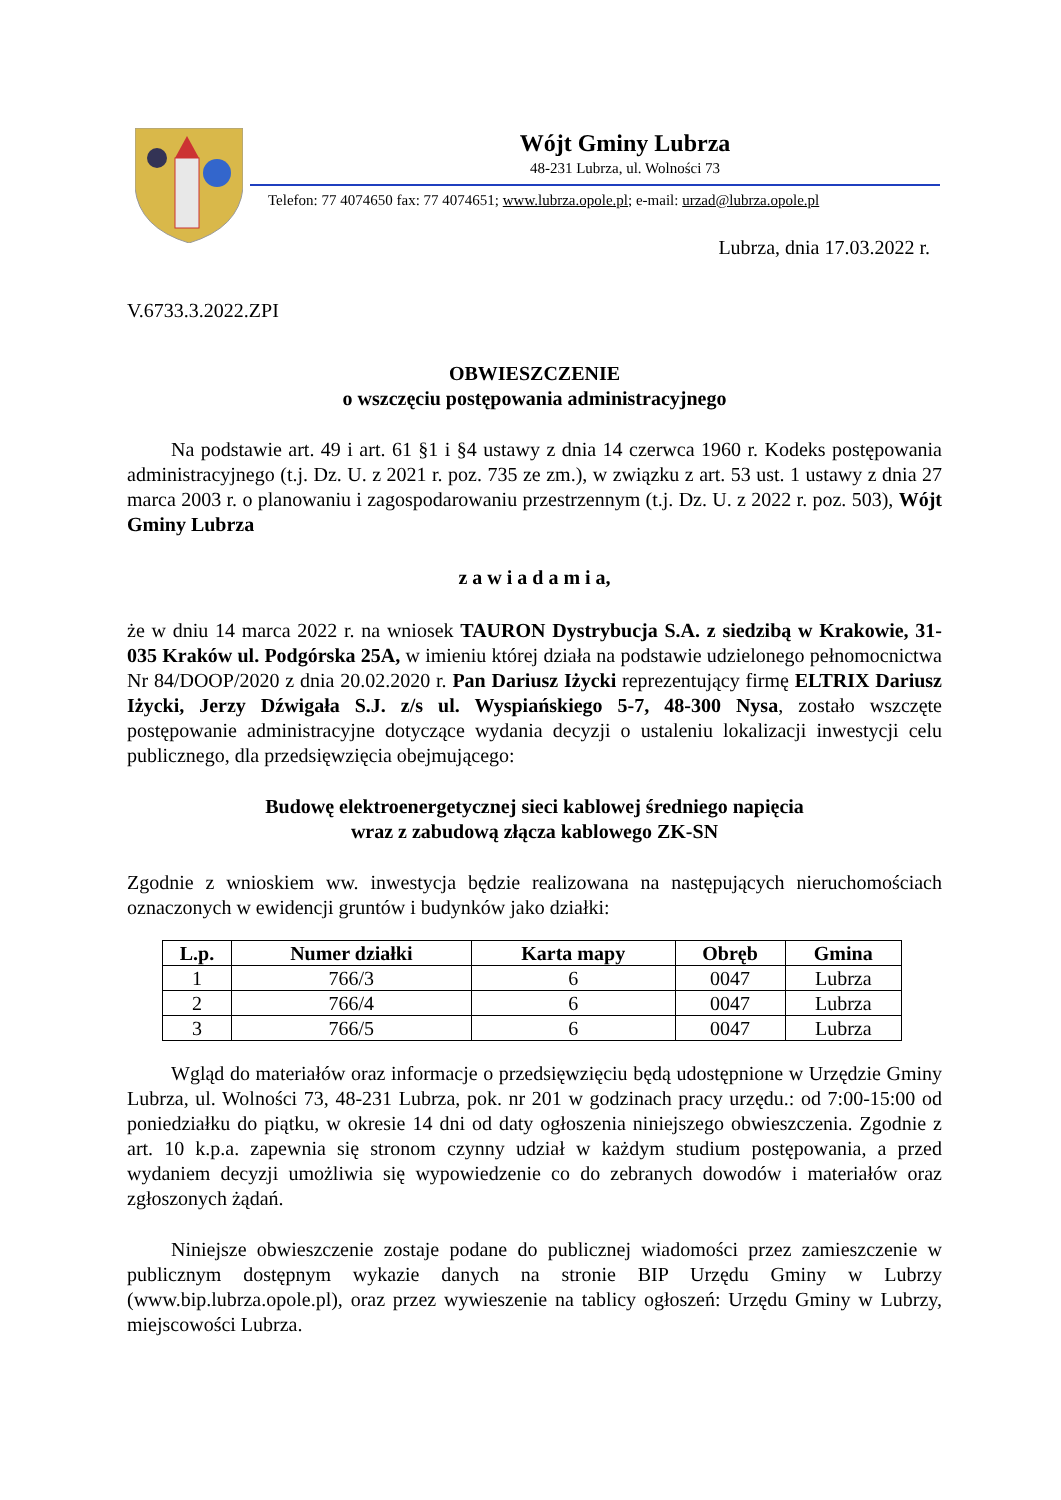Wójt Gminy Lubrza
48-231 Lubrza, ul. Wolności 73
Telefon: 77 4074650 fax: 77 4074651; www.lubrza.opole.pl; e-mail: urzad@lubrza.opole.pl
Lubrza, dnia 17.03.2022 r.
V.6733.3.2022.ZPI
OBWIESZCZENIE
o wszczęciu postępowania administracyjnego
Na podstawie art. 49 i art. 61 §1 i §4 ustawy z dnia 14 czerwca 1960 r. Kodeks postępowania administracyjnego (t.j. Dz. U. z 2021 r. poz. 735 ze zm.), w związku z art. 53 ust. 1 ustawy z dnia 27 marca 2003 r. o planowaniu i zagospodarowaniu przestrzennym (t.j. Dz. U. z 2022 r. poz. 503), Wójt Gminy Lubrza
z a w i a d a m i a,
że w dniu 14 marca 2022 r. na wniosek TAURON Dystrybucja S.A. z siedzibą w Krakowie, 31-035 Kraków ul. Podgórska 25A, w imieniu której działa na podstawie udzielonego pełnomocnictwa Nr 84/DOOP/2020 z dnia 20.02.2020 r. Pan Dariusz Iżycki reprezentujący firmę ELTRIX Dariusz Iżycki, Jerzy Dźwigała S.J. z/s ul. Wyspiańskiego 5-7, 48-300 Nysa, zostało wszczęte postępowanie administracyjne dotyczące wydania decyzji o ustaleniu lokalizacji inwestycji celu publicznego, dla przedsięwzięcia obejmującego:
Budowę elektroenergetycznej sieci kablowej średniego napięcia
wraz z zabudową złącza kablowego ZK-SN
Zgodnie z wnioskiem ww. inwestycja będzie realizowana na następujących nieruchomościach oznaczonych w ewidencji gruntów i budynków jako działki:
| L.p. | Numer działki | Karta mapy | Obręb | Gmina |
| --- | --- | --- | --- | --- |
| 1 | 766/3 | 6 | 0047 | Lubrza |
| 2 | 766/4 | 6 | 0047 | Lubrza |
| 3 | 766/5 | 6 | 0047 | Lubrza |
Wgląd do materiałów oraz informacje o przedsięwzięciu będą udostępnione w Urzędzie Gminy Lubrza, ul. Wolności 73, 48-231 Lubrza, pok. nr 201 w godzinach pracy urzędu.: od 7:00-15:00 od poniedziałku do piątku, w okresie 14 dni od daty ogłoszenia niniejszego obwieszczenia. Zgodnie z art. 10 k.p.a. zapewnia się stronom czynny udział w każdym studium postępowania, a przed wydaniem decyzji umożliwia się wypowiedzenie co do zebranych dowodów i materiałów oraz zgłoszonych żądań.
Niniejsze obwieszczenie zostaje podane do publicznej wiadomości przez zamieszczenie w publicznym dostępnym wykazie danych na stronie BIP Urzędu Gminy w Lubrzy (www.bip.lubrza.opole.pl), oraz przez wywieszenie na tablicy ogłoszeń: Urzędu Gminy w Lubrzy, miejscowości Lubrza.